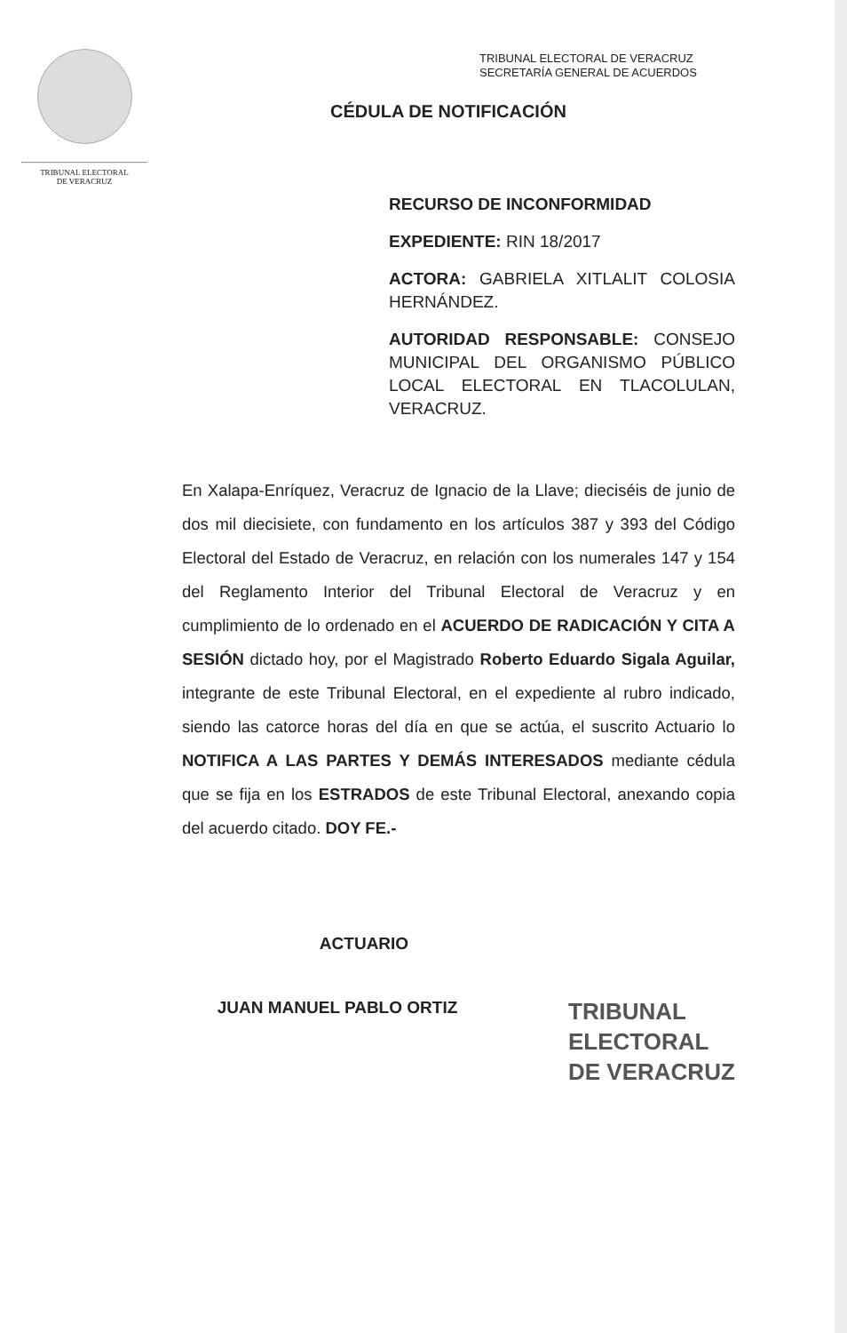TRIBUNAL ELECTORAL
DE VERACRUZ
TRIBUNAL ELECTORAL DE VERACRUZ
SECRETARÍA GENERAL DE ACUERDOS
CÉDULA DE NOTIFICACIÓN
RECURSO DE INCONFORMIDAD
EXPEDIENTE: RIN 18/2017
ACTORA: GABRIELA XITLALIT COLOSIA HERNÁNDEZ.
AUTORIDAD RESPONSABLE: CONSEJO MUNICIPAL DEL ORGANISMO PÚBLICO LOCAL ELECTORAL EN TLACOLULAN, VERACRUZ.
En Xalapa-Enríquez, Veracruz de Ignacio de la Llave; dieciséis de junio de dos mil diecisiete, con fundamento en los artículos 387 y 393 del Código Electoral del Estado de Veracruz, en relación con los numerales 147 y 154 del Reglamento Interior del Tribunal Electoral de Veracruz y en cumplimiento de lo ordenado en el ACUERDO DE RADICACIÓN Y CITA A SESIÓN dictado hoy, por el Magistrado Roberto Eduardo Sigala Aguilar, integrante de este Tribunal Electoral, en el expediente al rubro indicado, siendo las catorce horas del día en que se actúa, el suscrito Actuario lo NOTIFICA A LAS PARTES Y DEMÁS INTERESADOS mediante cédula que se fija en los ESTRADOS de este Tribunal Electoral, anexando copia del acuerdo citado. DOY FE.-
ACTUARIO
JUAN MANUEL PABLO ORTIZ
TRIBUNAL
ELECTORAL
DE VERACRUZ